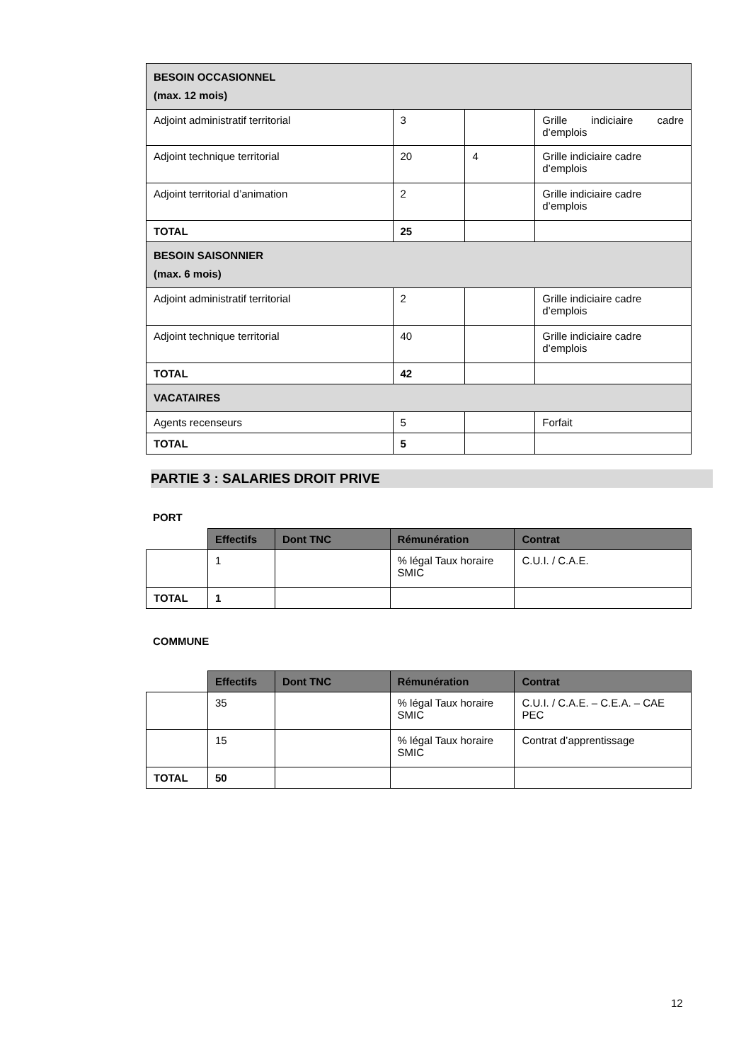| BESOIN OCCASIONNEL (max. 12 mois) | | | |
| Adjoint administratif territorial | 3 | | Grille indiciaire cadre d’emplois |
| Adjoint technique territorial | 20 | 4 | Grille indiciaire cadre d’emplois |
| Adjoint territorial d’animation | 2 | | Grille indiciaire cadre d’emplois |
| TOTAL | 25 | | |
| BESOIN SAISONNIER (max. 6 mois) | | | |
| Adjoint administratif territorial | 2 | | Grille indiciaire cadre d’emplois |
| Adjoint technique territorial | 40 | | Grille indiciaire cadre d’emplois |
| TOTAL | 42 | | |
| VACATAIRES | | | |
| Agents recenseurs | 5 | | Forfait |
| TOTAL | 5 | | |
PARTIE 3 : SALARIES DROIT PRIVE
PORT
| | Effectifs | Dont TNC | Rémunération | Contrat |
| | 1 | | % légal Taux horaire SMIC | C.U.I. / C.A.E. |
| TOTAL | 1 | | | |
COMMUNE
| | Effectifs | Dont TNC | Rémunération | Contrat |
| | 35 | | % légal Taux horaire SMIC | C.U.I. / C.A.E. – C.E.A. – CAE PEC |
| | 15 | | % légal Taux horaire SMIC | Contrat d’apprentissage |
| TOTAL | 50 | | | |
12